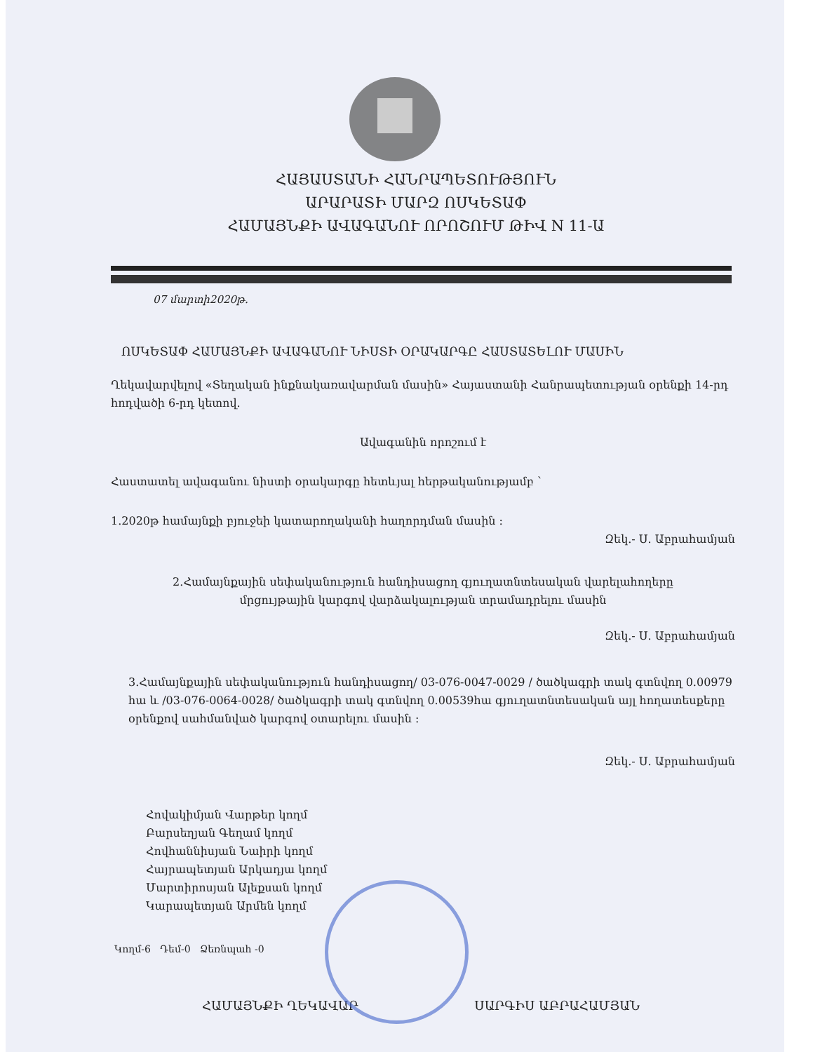ՀԱՅԱՍՏԱՆԻ ՀԱՆՐԱՊԵՏՈՒԹՅՈՒՆ
ԱՐԱՐԱՏԻ ՄԱՐԶ ՈՍԿԵՏԱՓ
ՀԱՄԱՅՆՔԻ ԱՎԱԳԱՆՈՒ ՈՐՈՇՈՒՄ ԹԻՎ N 11-Ա
07 մարտի2020թ.
ՈՍԿԵՏԱՓ ՀԱՄԱՅՆՔԻ ԱՎԱԳԱՆՈՒ ՆԻՍՏԻ ՕՐԱԿԱՐԳԸ ՀԱՍՏԱՏԵԼՈՒ ՄԱՍԻՆ
Ղեկավարվելով «Տեղական ինքնակառավարման մասին» Հայաստանի Հանրապետության օրենքի 14-րդ հոդվածի 6-րդ կետով.
Ավագանին որոշում է
Հաստատել ավագանու նիստի օրակարգը հետևյալ հերթականությամբ `
1.2020թ համայնքի բյուջեի կատարողականի հաղորդման մասին :
Զեկ.- Ս. Աբրահամյան
2.Համայնքային սեփականություն հանդիսացող գյուղատնտեսական վարելահողերը
մրցույթային կարգով վարձակալության տրամադրելու մասին
Զեկ.- Ս. Աբրահամյան
3.Համայնքային սեփականություն հանդիսացող/ 03-076-0047-0029 / ծածկագրի տակ գտնվող 0.00979 հա և /03-076-0064-0028/ ծածկագրի տակ գտնվող 0.00539հա գյուղատնտեսական այլ հողատեսքերը օրենքով սահմանված կարգով օտարելու մասին :
Զեկ.- Ս. Աբրահամյան
Հովակիմյան Վարթեր կողմ
Բարսեղյան Գեղամ կողմ
Հովհաննիսյան Նաիրի կողմ
Հայրապետյան Արկադյա կողմ
Մարտիրոսյան Ալեքսան կողմ
Կարապետյան Արմեն կողմ
Կողմ-6 Դեմ-0 Ձեռնպահ -0
ՀԱՄԱՅՆՔԻ ՂԵԿԱՎԱՐ ՍԱՐԳԻՍ ԱԲՐԱՀԱՄՅԱՆ